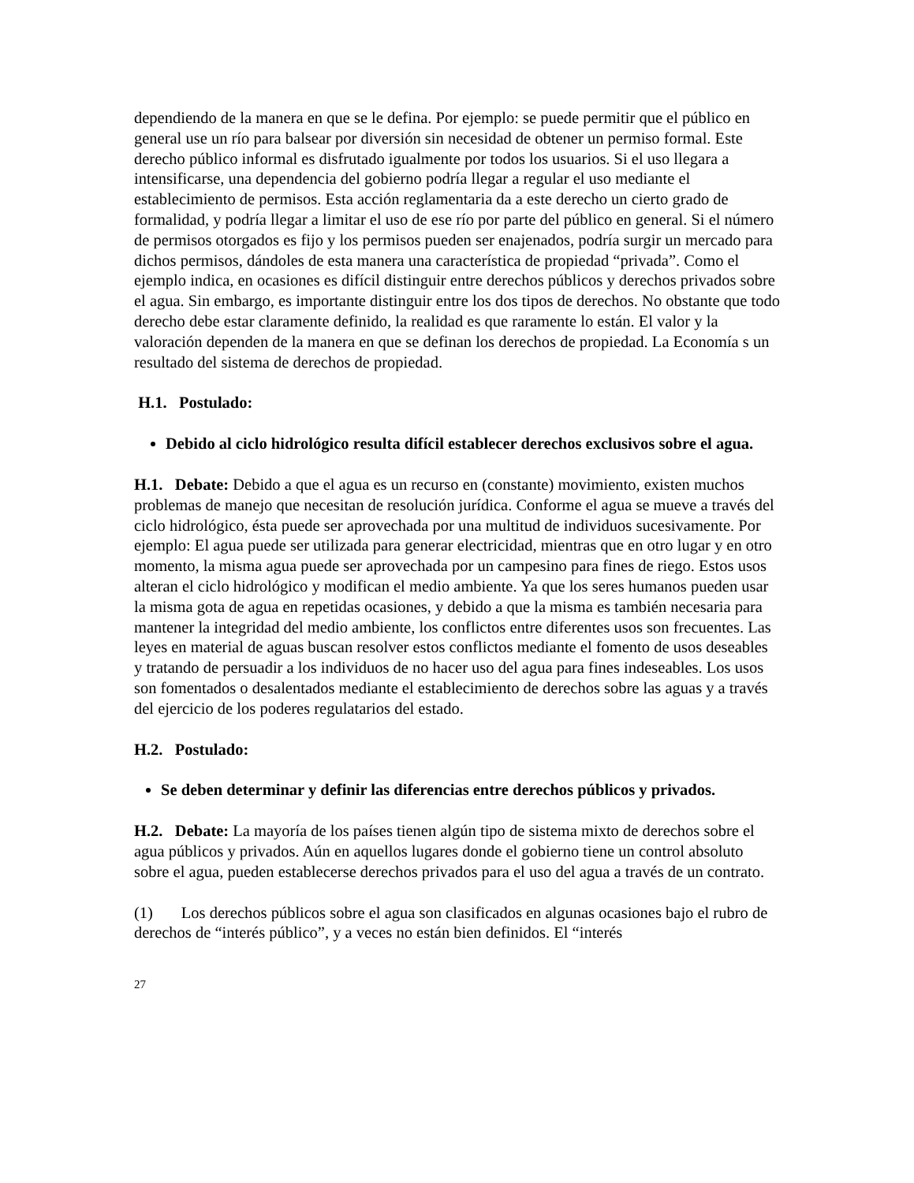dependiendo de la manera en que se le defina. Por ejemplo: se puede permitir que el público en general use un río para balsear por diversión sin necesidad de obtener un permiso formal. Este derecho público informal es disfrutado igualmente por todos los usuarios. Si el uso llegara a intensificarse, una dependencia del gobierno podría llegar a regular el uso mediante el establecimiento de permisos. Esta acción reglamentaria da a este derecho un cierto grado de formalidad, y podría llegar a limitar el uso de ese río por parte del público en general. Si el número de permisos otorgados es fijo y los permisos pueden ser enajenados, podría surgir un mercado para dichos permisos, dándoles de esta manera una característica de propiedad “privada”. Como el ejemplo indica, en ocasiones es difícil distinguir entre derechos públicos y derechos privados sobre el agua. Sin embargo, es importante distinguir entre los dos tipos de derechos. No obstante que todo derecho debe estar claramente definido, la realidad es que raramente lo están. El valor y la valoración dependen de la manera en que se definan los derechos de propiedad. La Economía s un resultado del sistema de derechos de propiedad.
H.1. Postulado:
Debido al ciclo hidrológico resulta difícil establecer derechos exclusivos sobre el agua.
H.1. Debate: Debido a que el agua es un recurso en (constante) movimiento, existen muchos problemas de manejo que necesitan de resolución jurídica. Conforme el agua se mueve a través del ciclo hidrológico, ésta puede ser aprovechada por una multitud de individuos sucesivamente. Por ejemplo: El agua puede ser utilizada para generar electricidad, mientras que en otro lugar y en otro momento, la misma agua puede ser aprovechada por un campesino para fines de riego. Estos usos alteran el ciclo hidrológico y modifican el medio ambiente. Ya que los seres humanos pueden usar la misma gota de agua en repetidas ocasiones, y debido a que la misma es también necesaria para mantener la integridad del medio ambiente, los conflictos entre diferentes usos son frecuentes. Las leyes en material de aguas buscan resolver estos conflictos mediante el fomento de usos deseables y tratando de persuadir a los individuos de no hacer uso del agua para fines indeseables. Los usos son fomentados o desalentados mediante el establecimiento de derechos sobre las aguas y a través del ejercicio de los poderes regulatarios del estado.
H.2. Postulado:
Se deben determinar y definir las diferencias entre derechos públicos y privados.
H.2. Debate: La mayoría de los países tienen algún tipo de sistema mixto de derechos sobre el agua públicos y privados. Aún en aquellos lugares donde el gobierno tiene un control absoluto sobre el agua, pueden establecerse derechos privados para el uso del agua a través de un contrato.
(1) Los derechos públicos sobre el agua son clasificados en algunas ocasiones bajo el rubro de derechos de “interés público”, y a veces no están bien definidos. El “interés
27